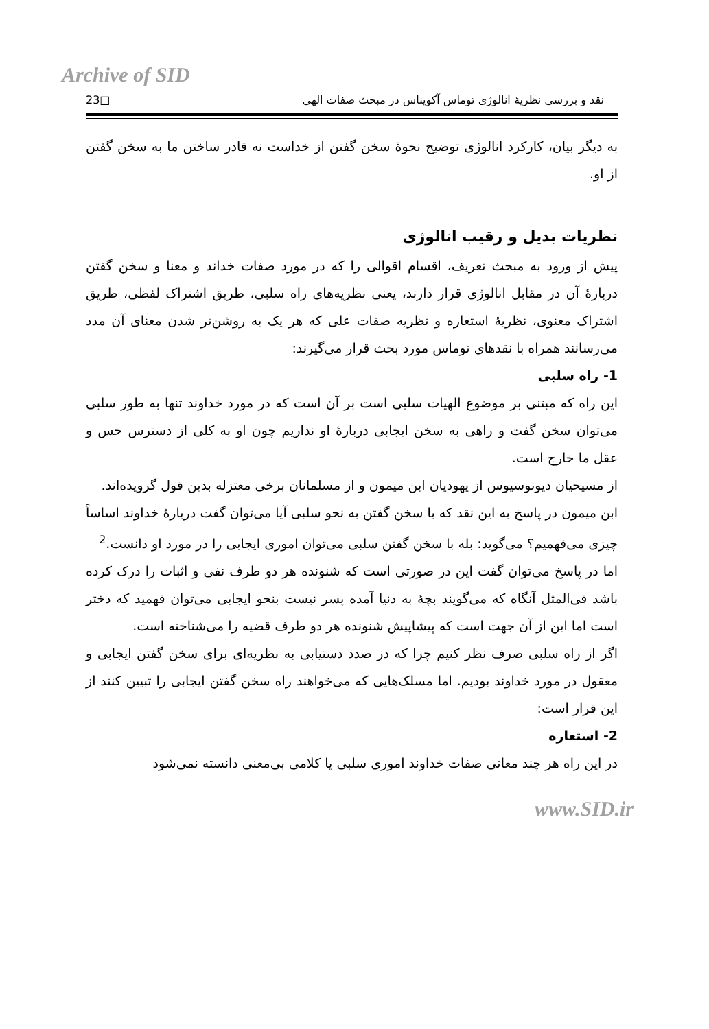Archive of SID
نقد و بررسی نظریهٔ انالوژی توماس آکویناس در مبحث صفات الهی □23
به دیگر بیان، کارکرد انالوژی توضیح نحوهٔ سخن گفتن از خداست نه قادر ساختن ما به سخن گفتن از او.
نظریات بدیل و رقیب انالوژی
پیش از ورود به مبحث تعریف، اقسام اقوالی را که در مورد صفات خداند و معنا و سخن گفتن دربارهٔ آن در مقابل انالوژی قرار دارند، یعنی نظریه‌های راه سلبی، طریق اشتراک لفظی، طریق اشتراک معنوی، نظریهٔ استعاره و نظریه صفات علی که هر یک به روشن‌تر شدن معنای آن مدد می‌رسانند همراه با نقدهای توماس مورد بحث قرار می‌گیرند:
1- راه سلبی
این راه که مبتنی بر موضوع الهیات سلبی است بر آن است که در مورد خداوند تنها به طور سلبی می‌توان سخن گفت و راهی به سخن ایجابی دربارهٔ او نداریم چون او به کلی از دسترس حس و عقل ما خارج است.
از مسیحیان دیونوسیوس از یهودیان ابن میمون و از مسلمانان برخی معتزله بدین قول گرویده‌اند.
ابن میمون در پاسخ به این نقد که با سخن گفتن به نحو سلبی آیا می‌توان گفت دربارهٔ خداوند اساساً چیزی می‌فهمیم؟ می‌گوید: بله با سخن گفتن سلبی می‌توان اموری ایجابی را در مورد او دانست.<sup>2</sup>
اما در پاسخ می‌توان گفت این در صورتی است که شنونده هر دو طرف نفی و اثبات را درک کرده باشد فی‌المثل آنگاه که می‌گویند بچهٔ به دنیا آمده پسر نیست بنحو ایجابی می‌توان فهمید که دختر است اما این از آن جهت است که پیشاپیش شنونده هر دو طرف قضیه را می‌شناخته است.
اگر از راه سلبی صرف نظر کنیم چرا که در صدد دستیابی به نظریه‌ای برای سخن گفتن ایجابی و معقول در مورد خداوند بودیم. اما مسلک‌هایی که می‌خواهند راه سخن گفتن ایجابی را تبیین کنند از این قرار است:
2- استعاره
در این راه هر چند معانی صفات خداوند اموری سلبی یا کلامی بی‌معنی دانسته نمی‌شود
www.SID.ir